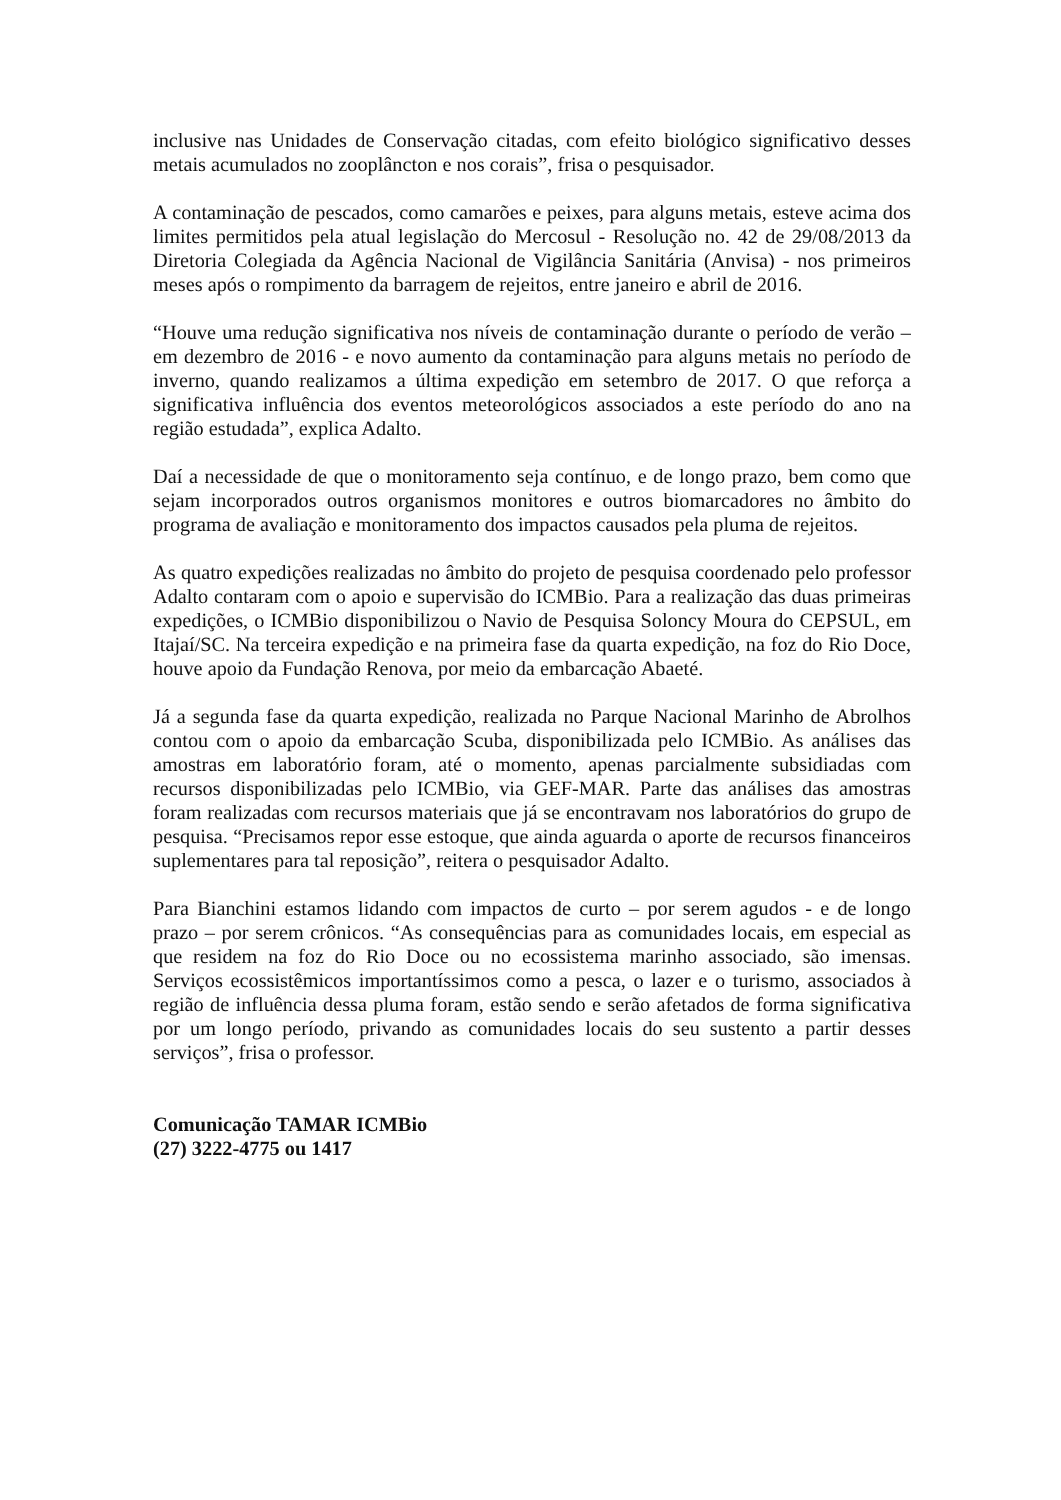inclusive nas Unidades de Conservação citadas, com efeito biológico significativo desses metais acumulados no zooplâncton e nos corais”, frisa o pesquisador.
A contaminação de pescados, como camarões e peixes, para alguns metais, esteve acima dos limites permitidos pela atual legislação do Mercosul - Resolução no. 42 de 29/08/2013 da Diretoria Colegiada da Agência Nacional de Vigilância Sanitária (Anvisa) - nos primeiros meses após o rompimento da barragem de rejeitos, entre janeiro e abril de 2016.
“Houve uma redução significativa nos níveis de contaminação durante o período de verão – em dezembro de 2016 - e novo aumento da contaminação para alguns metais no período de inverno, quando realizamos a última expedição em setembro de 2017. O que reforça a significativa influência dos eventos meteorológicos associados a este período do ano na região estudada”, explica Adalto.
Daí a necessidade de que o monitoramento seja contínuo, e de longo prazo, bem como que sejam incorporados outros organismos monitores e outros biomarcadores no âmbito do programa de avaliação e monitoramento dos impactos causados pela pluma de rejeitos.
As quatro expedições realizadas no âmbito do projeto de pesquisa coordenado pelo professor Adalto contaram com o apoio e supervisão do ICMBio. Para a realização das duas primeiras expedições, o ICMBio disponibilizou o Navio de Pesquisa Soloncy Moura do CEPSUL, em Itajaí/SC. Na terceira expedição e na primeira fase da quarta expedição, na foz do Rio Doce, houve apoio da Fundação Renova, por meio da embarcação Abaeté.
Já a segunda fase da quarta expedição, realizada no Parque Nacional Marinho de Abrolhos contou com o apoio da embarcação Scuba, disponibilizada pelo ICMBio. As análises das amostras em laboratório foram, até o momento, apenas parcialmente subsidiadas com recursos disponibilizadas pelo ICMBio, via GEF-MAR. Parte das análises das amostras foram realizadas com recursos materiais que já se encontravam nos laboratórios do grupo de pesquisa. “Precisamos repor esse estoque, que ainda aguarda o aporte de recursos financeiros suplementares para tal reposição”, reitera o pesquisador Adalto.
Para Bianchini estamos lidando com impactos de curto – por serem agudos - e de longo prazo – por serem crônicos. “As consequências para as comunidades locais, em especial as que residem na foz do Rio Doce ou no ecossistema marinho associado, são imensas. Serviços ecossistêmicos importantíssimos como a pesca, o lazer e o turismo, associados à região de influência dessa pluma foram, estão sendo e serão afetados de forma significativa por um longo período, privando as comunidades locais do seu sustento a partir desses serviços”, frisa o professor.
Comunicação TAMAR ICMBio
(27) 3222-4775 ou 1417